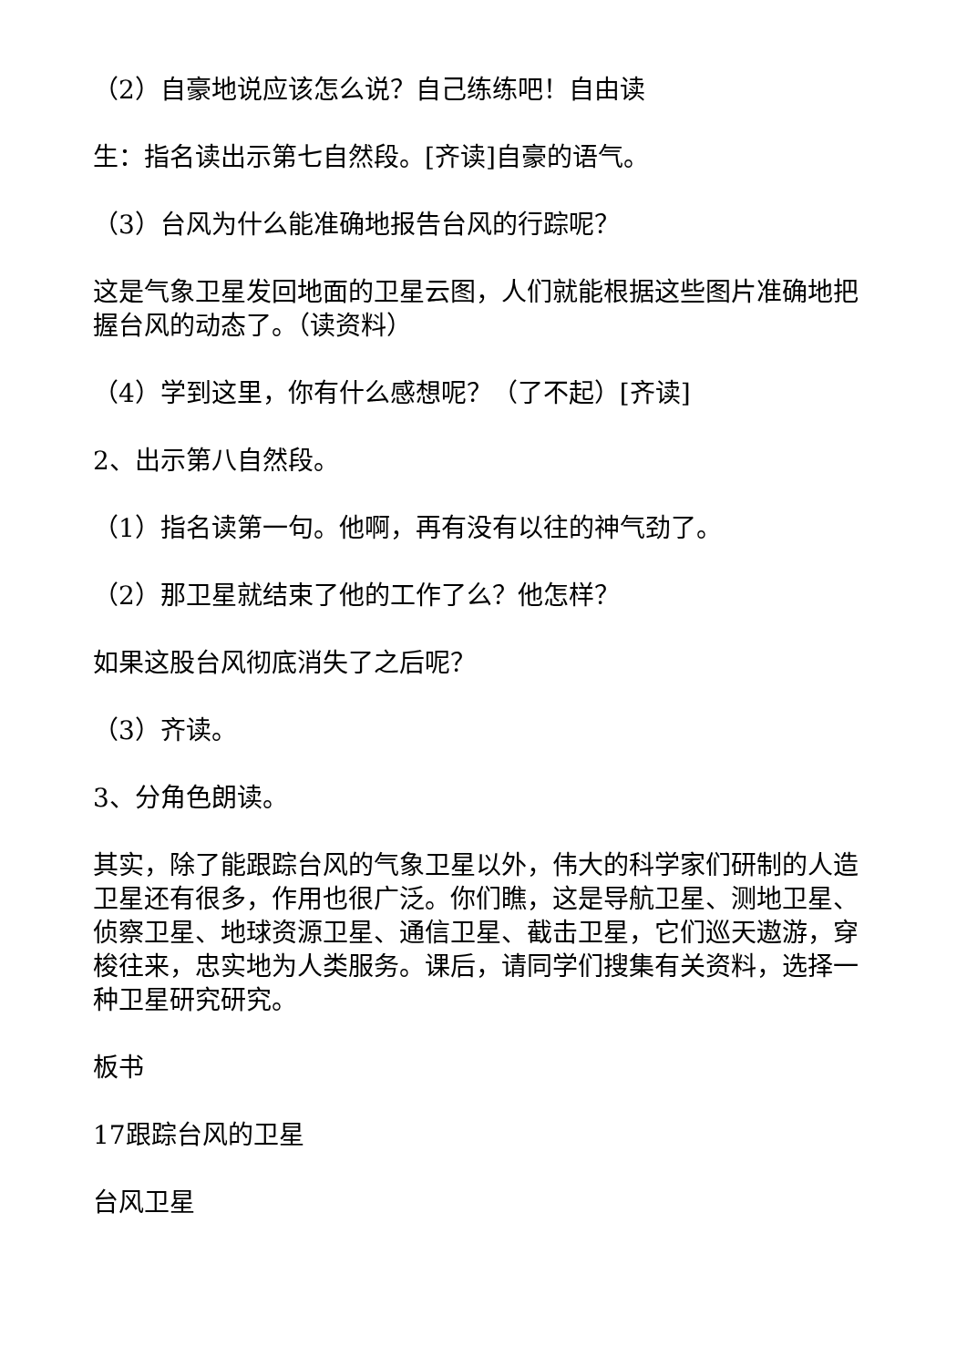（2）自豪地说应该怎么说？自己练练吧！自由读
生：指名读出示第七自然段。[齐读]自豪的语气。
（3）台风为什么能准确地报告台风的行踪呢？
这是气象卫星发回地面的卫星云图，人们就能根据这些图片准确地把握台风的动态了。（读资料）
（4）学到这里，你有什么感想呢？（了不起）[齐读]
2、出示第八自然段。
（1）指名读第一句。他啊，再有没有以往的神气劲了。
（2）那卫星就结束了他的工作了么？他怎样？
如果这股台风彻底消失了之后呢？
（3）齐读。
3、分角色朗读。
其实，除了能跟踪台风的气象卫星以外，伟大的科学家们研制的人造卫星还有很多，作用也很广泛。你们瞧，这是导航卫星、测地卫星、侦察卫星、地球资源卫星、通信卫星、截击卫星，它们巡天遨游，穿梭往来，忠实地为人类服务。课后，请同学们搜集有关资料，选择一种卫星研究研究。
板书
17跟踪台风的卫星
台风卫星